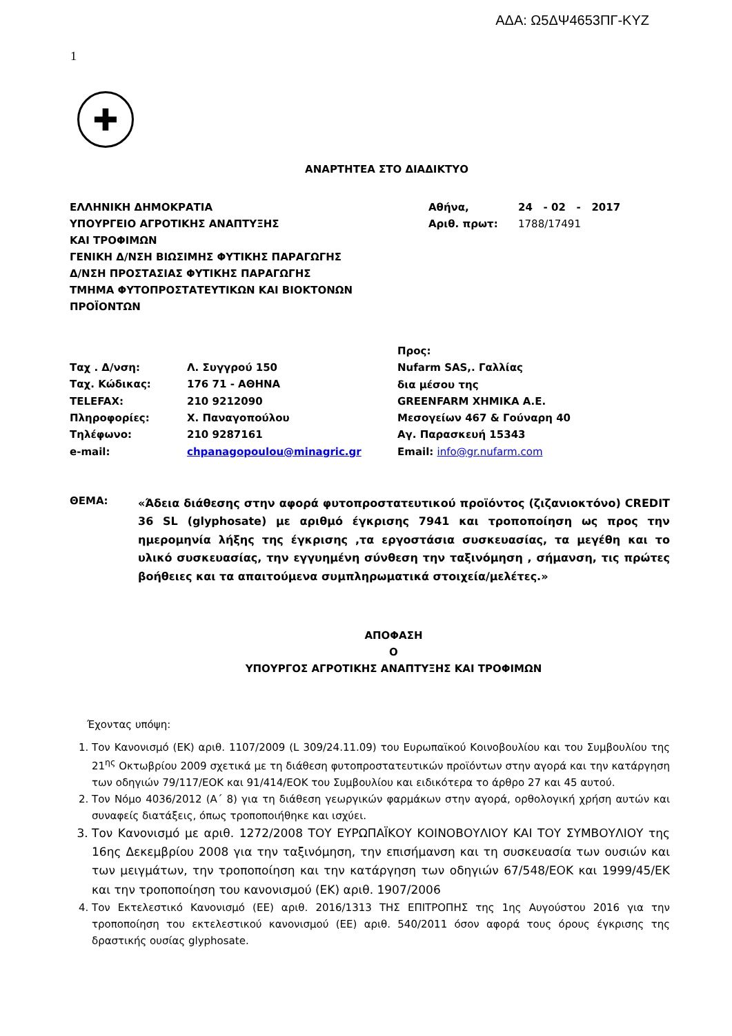ΑΔΑ: Ω5ΔΨ4653ΠΓ-ΚΥΖ
1
✚
ΑΝΑΡΤΗΤΕΑ ΣΤΟ ΔΙΑΔΙΚΤΥΟ
ΕΛΛΗΝΙΚΗ ΔΗΜΟΚΡΑΤΙΑ
ΥΠΟΥΡΓΕΙΟ ΑΓΡΟΤΙΚΗΣ ΑΝΑΠΤΥΞΗΣ
ΚΑΙ ΤΡΟΦΙΜΩΝ
ΓΕΝΙΚΗ Δ/ΝΣΗ ΒΙΩΣΙΜΗΣ ΦΥΤΙΚΗΣ ΠΑΡΑΓΩΓΗΣ
Δ/ΝΣΗ ΠΡΟΣΤΑΣΙΑΣ ΦΥΤΙΚΗΣ ΠΑΡΑΓΩΓΗΣ
ΤΜΗΜΑ ΦΥΤΟΠΡΟΣΤΑΤΕΥΤΙΚΩΝ ΚΑΙ ΒΙΟΚΤΟΝΩΝ
ΠΡΟΪΟΝΤΩΝ
| Αθήνα, | 24 - 02 - 2017 |
| Αριθ. πρωτ: | 1788/17491 |
| Ταχ . Δ/νση: | Λ. Συγγρού 150 |
| Ταχ. Κώδικας: | 176 71 - ΑΘΗΝΑ |
| TELEFAX: | 210 9212090 |
| Πληροφορίες: | Χ. Παναγοπούλου |
| Τηλέφωνο: | 210 9287161 |
| e-mail: | chpanagopoulou@minagric.gr |
Προς:
Nufarm SAS,. Γαλλίας
δια μέσου της
GREENFARM ΧΗΜΙΚΑ Α.Ε.
Μεσογείων 467 & Γούναρη 40
Αγ. Παρασκευή 15343
Email: info@gr.nufarm.com
ΘΕΜΑ:
«Άδεια διάθεσης στην αφορά φυτοπροστατευτικού προϊόντος (ζιζανιοκτόνο) CREDIT 36 SL (glyphosate) με αριθμό έγκρισης 7941 και τροποποίηση ως προς την ημερομηνία λήξης της έγκρισης ,τα εργοστάσια συσκευασίας, τα μεγέθη και το υλικό συσκευασίας, την εγγυημένη σύνθεση την ταξινόμηση , σήμανση, τις πρώτες βοήθειες και τα απαιτούμενα συμπληρωματικά στοιχεία/μελέτες.»
ΑΠΟΦΑΣΗ
Ο
ΥΠΟΥΡΓΟΣ ΑΓΡΟΤΙΚΗΣ ΑΝΑΠΤΥΞΗΣ ΚΑΙ ΤΡΟΦΙΜΩΝ
Έχοντας υπόψη:
1. Τον Κανονισμό (ΕΚ) αριθ. 1107/2009 (L 309/24.11.09) του Ευρωπαϊκού Κοινοβουλίου και του Συμβουλίου της 21<sup>ης</sup> Οκτωβρίου 2009 σχετικά με τη διάθεση φυτοπροστατευτικών προϊόντων στην αγορά και την κατάργηση των οδηγιών 79/117/ΕΟΚ και 91/414/ΕΟΚ του Συμβουλίου και ειδικότερα το άρθρο 27 και 45 αυτού.
2. Τον Νόμο 4036/2012 (Α΄ 8) για τη διάθεση γεωργικών φαρμάκων στην αγορά, ορθολογική χρήση αυτών και συναφείς διατάξεις, όπως τροποποιήθηκε και ισχύει.
3. Τον Κανονισμό με αριθ. 1272/2008 ΤΟΥ ΕΥΡΩΠΑΪΚΟΥ ΚΟΙΝΟΒΟΥΛΙΟΥ ΚΑΙ ΤΟΥ ΣΥΜΒΟΥΛΙΟΥ της 16ης Δεκεμβρίου 2008 για την ταξινόμηση, την επισήμανση και τη συσκευασία των ουσιών και των μειγμάτων, την τροποποίηση και την κατάργηση των οδηγιών 67/548/ΕΟΚ και 1999/45/ΕΚ και την τροποποίηση του κανονισμού (ΕΚ) αριθ. 1907/2006
4. Τον Εκτελεστικό Κανονισμό (ΕΕ) αριθ. 2016/1313 ΤΗΣ ΕΠΙΤΡΟΠΗΣ της 1ης Αυγούστου 2016 για την τροποποίηση του εκτελεστικού κανονισμού (ΕΕ) αριθ. 540/2011 όσον αφορά τους όρους έγκρισης της δραστικής ουσίας glyphosate.